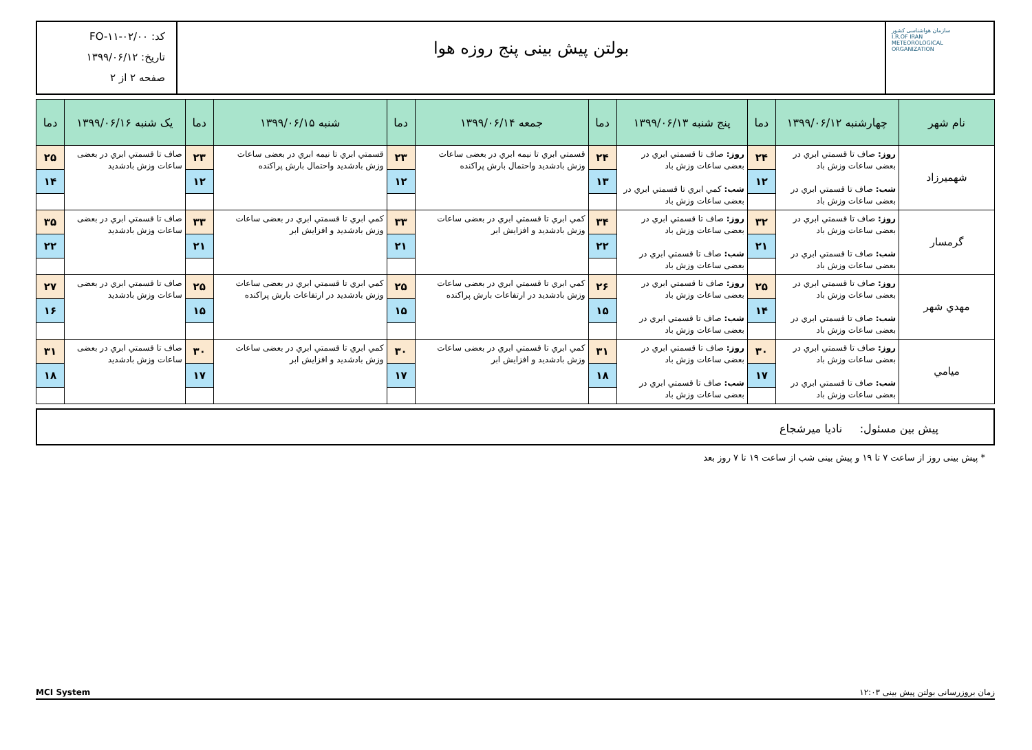سازمان هواشناسی کشور
I.R.OF IRAN
METEOROLOGICAL
ORGANIZATION
بولتن پیش بینی پنج روزه هوا
کد: FO-۱۱-۰۲/۰۰
تاریخ: ۱۳۹۹/۰۶/۱۲
صفحه ۲ از ۲
| نام شهر | چهارشنبه ۱۳۹۹/۰۶/۱۲ | دما | پنج شنبه ۱۳۹۹/۰۶/۱۳ | دما | جمعه ۱۳۹۹/۰۶/۱۴ | دما | شنبه ۱۳۹۹/۰۶/۱۵ | دما | یک شنبه ۱۳۹۹/۰۶/۱۶ | دما |
| --- | --- | --- | --- | --- | --- | --- | --- | --- | --- | --- |
| شهمیرزاد | روز: صاف تا قسمتي ابري در بعضی ساعات وزش باد شب: صاف تا قسمتي ابري در بعضی ساعات وزش باد | ۲۴ ۱۲ | روز: صاف تا قسمتي ابري در بعضی ساعات وزش باد شب: کمي ابري تا قسمتي ابري در بعضی ساعات وزش باد | ۲۴ ۱۳ | قسمتي ابري تا نیمه ابري در بعضی ساعات وزش بادشدید واحتمال بارش پراکنده | ۲۳ ۱۲ | قسمتي ابري تا نیمه ابري در بعضی ساعات وزش بادشدید واحتمال بارش پراکنده | ۲۳ ۱۲ | صاف تا قسمتي ابري در بعضی ساعات وزش بادشدید | ۲۵ ۱۴ |
| گرمسار | روز: صاف تا قسمتي ابري در بعضی ساعات وزش باد شب: صاف تا قسمتي ابري در بعضی ساعات وزش باد | ۳۲ ۲۱ | روز: صاف تا قسمتي ابري در بعضی ساعات وزش باد شب: صاف تا قسمتي ابري در بعضی ساعات وزش باد | ۳۴ ۲۲ | کمي ابري تا قسمتي ابري در بعضی ساعات وزش بادشدید و افزایش ابر | ۳۳ ۲۱ | کمي ابري تا قسمتي ابري در بعضی ساعات وزش بادشدید و افزایش ابر | ۳۳ ۲۱ | صاف تا قسمتي ابري در بعضی ساعات وزش بادشدید | ۳۵ ۲۲ |
| مهدي شهر | روز: صاف تا قسمتي ابري در بعضی ساعات وزش باد شب: صاف تا قسمتي ابري در بعضی ساعات وزش باد | ۲۵ ۱۴ | روز: صاف تا قسمتي ابري در بعضی ساعات وزش باد شب: صاف تا قسمتي ابري در بعضی ساعات وزش باد | ۲۶ ۱۵ | کمي ابري تا قسمتي ابري در بعضی ساعات وزش بادشدید در ارتفاعات بارش پراکنده | ۲۵ ۱۵ | کمي ابري تا قسمتي ابري در بعضی ساعات وزش بادشدید در ارتفاعات بارش پراکنده | ۲۵ ۱۵ | صاف تا قسمتي ابري در بعضی ساعات وزش بادشدید | ۲۷ ۱۶ |
| میامي | روز: صاف تا قسمتي ابري در بعضی ساعات وزش باد شب: صاف تا قسمتي ابري در بعضی ساعات وزش باد | ۳۰ ۱۷ | روز: صاف تا قسمتي ابري در بعضی ساعات وزش باد شب: صاف تا قسمتي ابري در بعضی ساعات وزش باد | ۳۱ ۱۸ | کمي ابري تا قسمتي ابري در بعضی ساعات وزش بادشدید و افزایش ابر | ۳۰ ۱۷ | کمي ابري تا قسمتي ابري در بعضی ساعات وزش بادشدید و افزایش ابر | ۳۰ ۱۷ | صاف تا قسمتي ابري در بعضی ساعات وزش بادشدید | ۳۱ ۱۸ |
پیش بین مسئول: نادیا میرشجاع
* پیش بینی روز از ساعت ۷ تا ۱۹ و پیش بینی شب از ساعت ۱۹ تا ۷ روز بعد
زمان بروزرسانی بولتن پیش بینی ۱۲:۰۳ MCI System